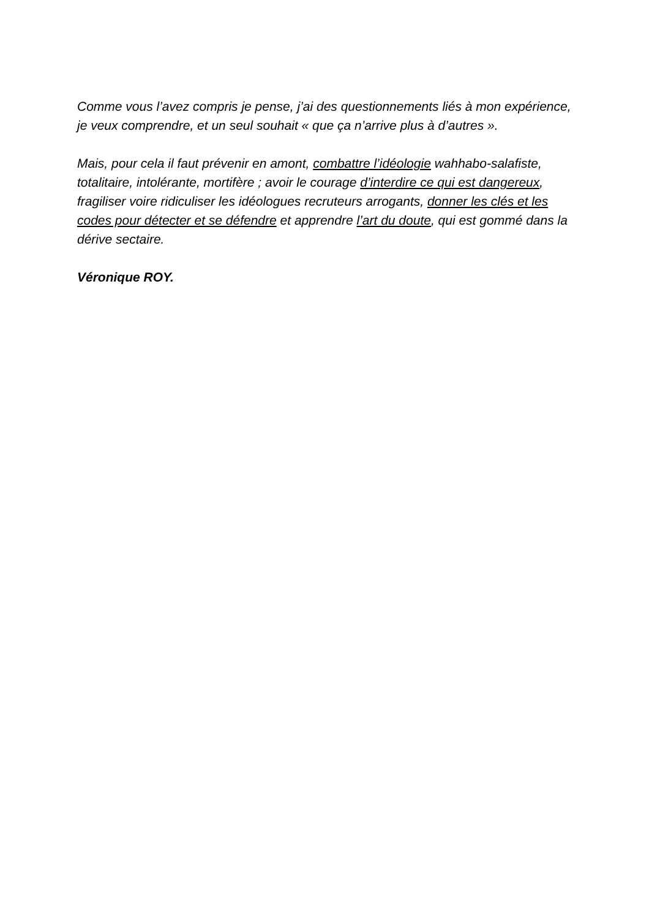Comme vous l’avez compris je pense, j’ai des questionnements liés à mon expérience, je veux comprendre, et un seul souhait « que ça n’arrive plus à d’autres ».
Mais, pour cela il faut prévenir en amont, combattre l’idéologie wahhabo-salafiste, totalitaire, intolérante, mortifère ; avoir le courage d’interdire ce qui est dangereux, fragiliser voire ridiculiser les idéologues recruteurs arrogants, donner les clés et les codes pour détecter et se défendre et apprendre l’art du doute, qui est gommé dans la dérive sectaire.
Véronique ROY.